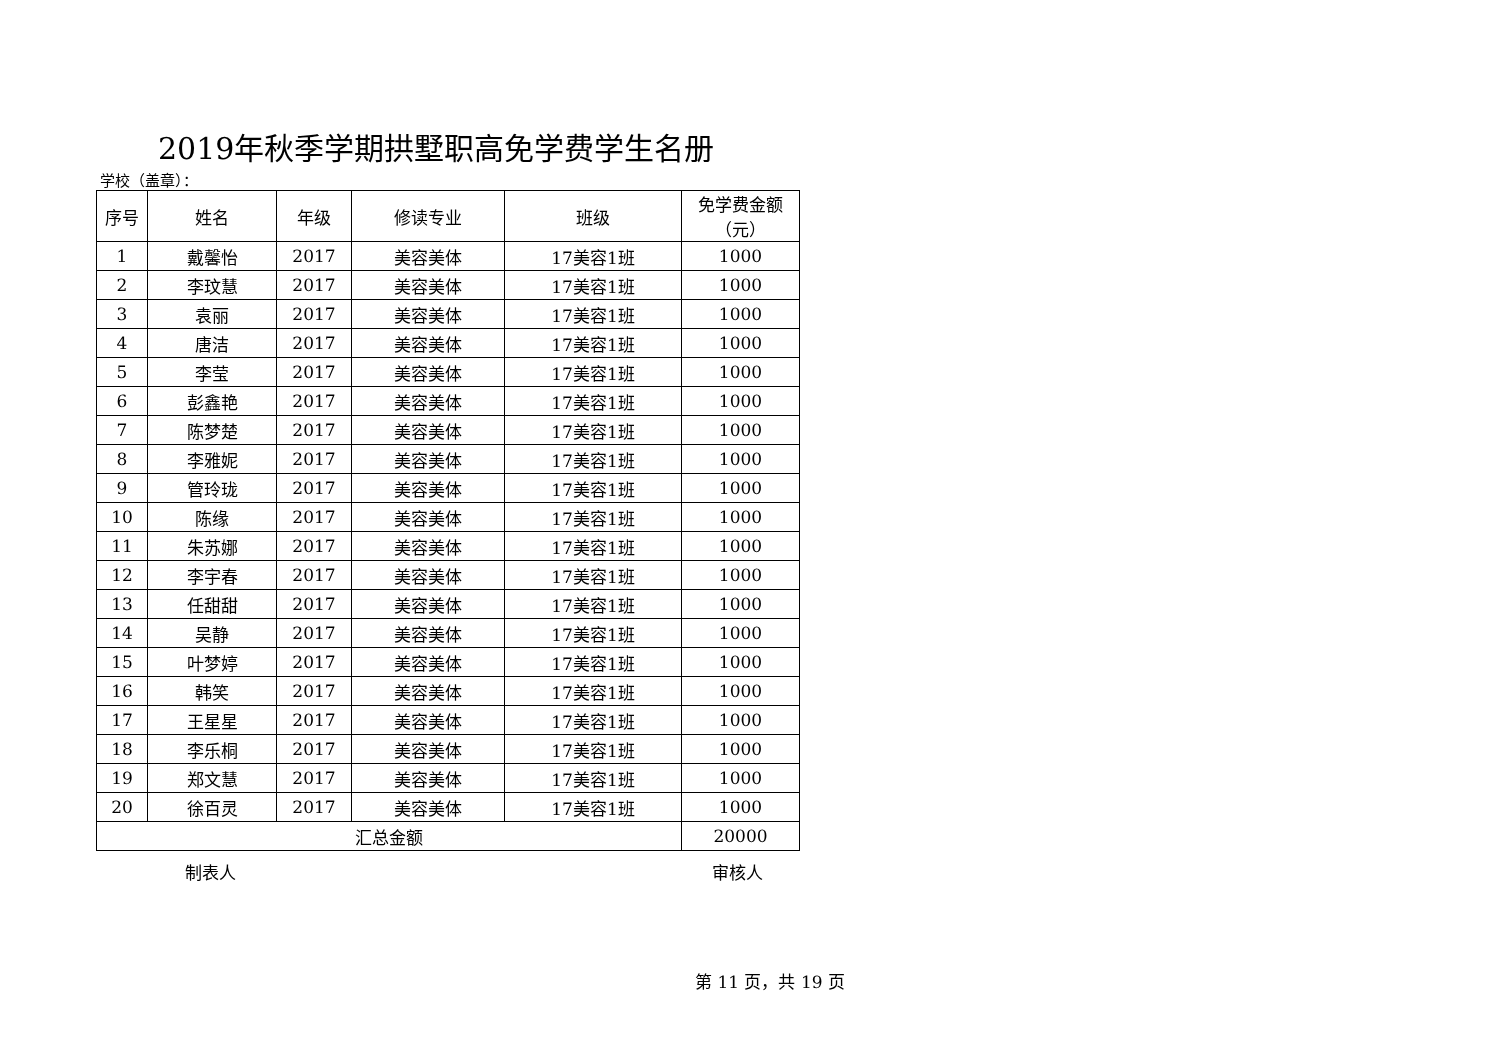2019年秋季学期拱墅职高免学费学生名册
学校（盖章）：
| 序号 | 姓名 | 年级 | 修读专业 | 班级 | 免学费金额 （元） |
| --- | --- | --- | --- | --- | --- |
| 1 | 戴馨怡 | 2017 | 美容美体 | 17美容1班 | 1000 |
| 2 | 李玟慧 | 2017 | 美容美体 | 17美容1班 | 1000 |
| 3 | 袁丽 | 2017 | 美容美体 | 17美容1班 | 1000 |
| 4 | 唐洁 | 2017 | 美容美体 | 17美容1班 | 1000 |
| 5 | 李莹 | 2017 | 美容美体 | 17美容1班 | 1000 |
| 6 | 彭鑫艳 | 2017 | 美容美体 | 17美容1班 | 1000 |
| 7 | 陈梦楚 | 2017 | 美容美体 | 17美容1班 | 1000 |
| 8 | 李雅妮 | 2017 | 美容美体 | 17美容1班 | 1000 |
| 9 | 管玲珑 | 2017 | 美容美体 | 17美容1班 | 1000 |
| 10 | 陈缘 | 2017 | 美容美体 | 17美容1班 | 1000 |
| 11 | 朱苏娜 | 2017 | 美容美体 | 17美容1班 | 1000 |
| 12 | 李宇春 | 2017 | 美容美体 | 17美容1班 | 1000 |
| 13 | 任甜甜 | 2017 | 美容美体 | 17美容1班 | 1000 |
| 14 | 吴静 | 2017 | 美容美体 | 17美容1班 | 1000 |
| 15 | 叶梦婷 | 2017 | 美容美体 | 17美容1班 | 1000 |
| 16 | 韩笑 | 2017 | 美容美体 | 17美容1班 | 1000 |
| 17 | 王星星 | 2017 | 美容美体 | 17美容1班 | 1000 |
| 18 | 李乐桐 | 2017 | 美容美体 | 17美容1班 | 1000 |
| 19 | 郑文慧 | 2017 | 美容美体 | 17美容1班 | 1000 |
| 20 | 徐百灵 | 2017 | 美容美体 | 17美容1班 | 1000 |
| 汇总金额 | | | | | 20000 |
制表人 审核人
第 11 页，共 19 页